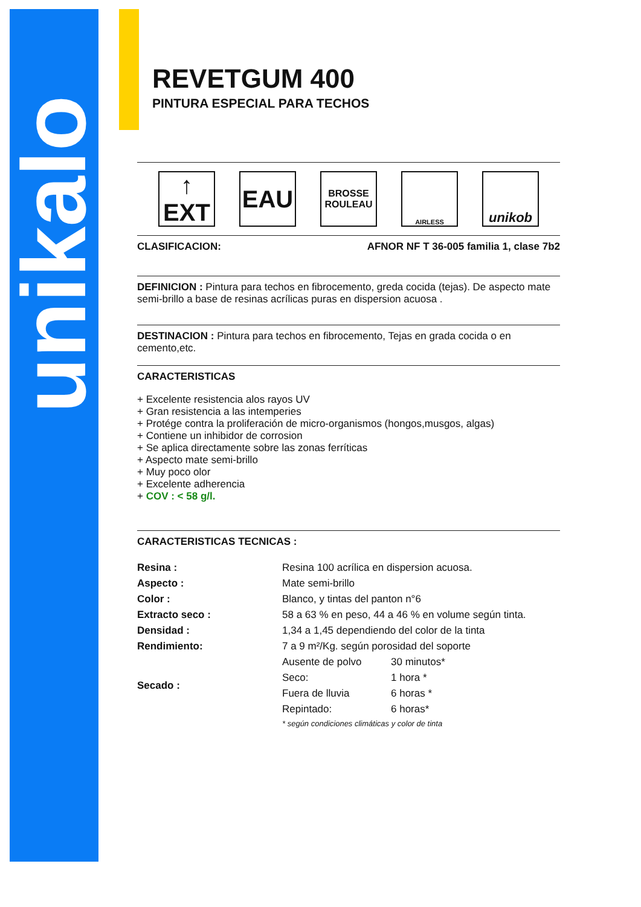unikalo
REVETGUM 400
PINTURA ESPECIAL PARA TECHOS
↑
EXT
EAU
BROSSE
ROULEAU
AIRLESS
unikob
CLASIFICACION: AFNOR NF T 36-005 familia 1, clase 7b2
DEFINICION : Pintura para techos en fibrocemento, greda cocida (tejas). De aspecto mate semi-brillo a base de resinas acrílicas puras en dispersion acuosa .
DESTINACION : Pintura para techos en fibrocemento, Tejas en grada cocida o en cemento,etc.
CARACTERISTICAS
+ Excelente resistencia alos rayos UV
+ Gran resistencia a las intemperies
+ Protége contra la proliferación de micro-organismos (hongos,musgos, algas)
+ Contiene un inhibidor de corrosion
+ Se aplica directamente sobre las zonas ferríticas
+ Aspecto mate semi-brillo
+ Muy poco olor
+ Excelente adherencia
+ COV : < 58 g/l.
CARACTERISTICAS TECNICAS :
| Resina : | Resina 100 acrílica en dispersion acuosa. | |
| Aspecto : | Mate semi-brillo | |
| Color : | Blanco, y tintas del panton n°6 | |
| Extracto seco : | 58 a 63 % en peso, 44 a 46 % en volume según tinta. | |
| Densidad : | 1,34 a 1,45 dependiendo del color de la tinta | |
| Rendimiento: | 7 a 9 m²/Kg. según porosidad del soporte | |
| Secado : | Ausente de polvo | 30 minutos* |
| | Seco: | 1 hora * |
| | Fuera de lluvia | 6 horas * |
| | Repintado: | 6 horas* |
| | * según condiciones climáticas y color de tinta | |